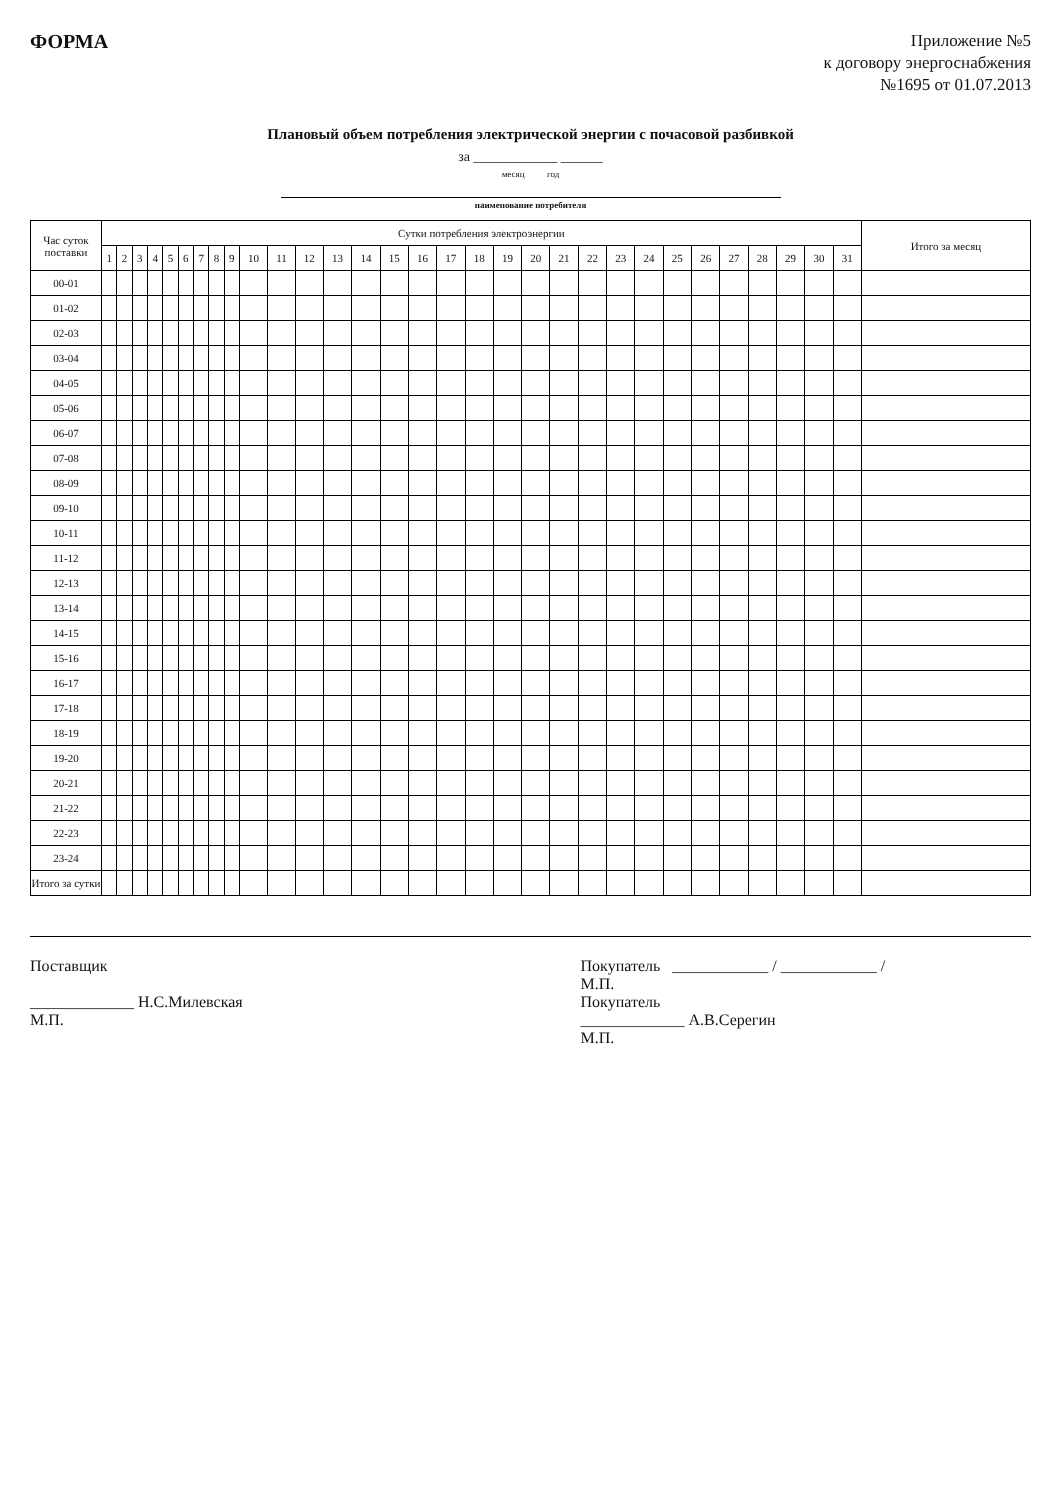ФОРМА
Приложение №5
к договору энергоснабжения
№1695 от 01.07.2013
Плановый объем потребления электрической энергии с почасовой разбивкой
за ____________ ______
месяц год
наименование потребителя
| Час суток поставки | Сутки потребления электроэнергии | | | | | | | | | | | | | | | | | | | | | | | | | | | | | | | Итого за месяц |
| --- | --- | --- | --- | --- | --- | --- | --- | --- | --- | --- | --- | --- | --- | --- | --- | --- | --- | --- | --- | --- | --- | --- | --- | --- | --- | --- | --- | --- | --- | --- | --- | --- |
| | 1 | 2 | 3 | 4 | 5 | 6 | 7 | 8 | 9 | 10 | 11 | 12 | 13 | 14 | 15 | 16 | 17 | 18 | 19 | 20 | 21 | 22 | 23 | 24 | 25 | 26 | 27 | 28 | 29 | 30 | 31 | |
| 00-01 | | | | | | | | | | | | | | | | | | | | | | | | | | | | | | | | |
| 01-02 | | | | | | | | | | | | | | | | | | | | | | | | | | | | | | | | |
| 02-03 | | | | | | | | | | | | | | | | | | | | | | | | | | | | | | | | |
| 03-04 | | | | | | | | | | | | | | | | | | | | | | | | | | | | | | | | |
| 04-05 | | | | | | | | | | | | | | | | | | | | | | | | | | | | | | | | |
| 05-06 | | | | | | | | | | | | | | | | | | | | | | | | | | | | | | | | |
| 06-07 | | | | | | | | | | | | | | | | | | | | | | | | | | | | | | | | |
| 07-08 | | | | | | | | | | | | | | | | | | | | | | | | | | | | | | | | |
| 08-09 | | | | | | | | | | | | | | | | | | | | | | | | | | | | | | | | |
| 09-10 | | | | | | | | | | | | | | | | | | | | | | | | | | | | | | | | |
| 10-11 | | | | | | | | | | | | | | | | | | | | | | | | | | | | | | | | |
| 11-12 | | | | | | | | | | | | | | | | | | | | | | | | | | | | | | | | |
| 12-13 | | | | | | | | | | | | | | | | | | | | | | | | | | | | | | | | |
| 13-14 | | | | | | | | | | | | | | | | | | | | | | | | | | | | | | | | |
| 14-15 | | | | | | | | | | | | | | | | | | | | | | | | | | | | | | | | |
| 15-16 | | | | | | | | | | | | | | | | | | | | | | | | | | | | | | | | |
| 16-17 | | | | | | | | | | | | | | | | | | | | | | | | | | | | | | | | |
| 17-18 | | | | | | | | | | | | | | | | | | | | | | | | | | | | | | | | |
| 18-19 | | | | | | | | | | | | | | | | | | | | | | | | | | | | | | | | |
| 19-20 | | | | | | | | | | | | | | | | | | | | | | | | | | | | | | | | |
| 20-21 | | | | | | | | | | | | | | | | | | | | | | | | | | | | | | | | |
| 21-22 | | | | | | | | | | | | | | | | | | | | | | | | | | | | | | | | |
| 22-23 | | | | | | | | | | | | | | | | | | | | | | | | | | | | | | | | |
| 23-24 | | | | | | | | | | | | | | | | | | | | | | | | | | | | | | | | |
| Итого за сутки | | | | | | | | | | | | | | | | | | | | | | | | | | | | | | | | |
Поставщик
_____________ Н.С.Милевская
М.П.
Покупатель ____________ / ____________ /
М.П.
Покупатель
_____________ А.В.Серегин
М.П.